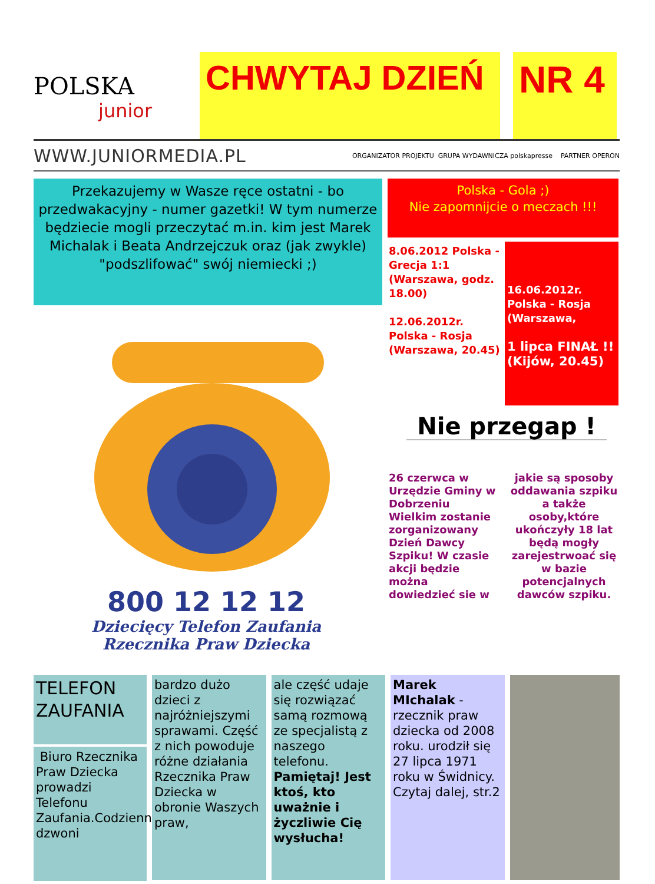POLSKA
junior
CHWYTAJ DZIEŃ NR 4
WWW.JUNIORMEDIA.PL ORGANIZATOR PROJEKTU GRUPA WYDAWNICZA polskapresse PARTNER OPERON
Przekazujemy w Wasze ręce ostatni - bo przedwakacyjny - numer gazetki! W tym numerze będziecie mogli przeczytać m.in. kim jest Marek Michalak i Beata Andrzejczuk oraz (jak zwykle) "podszlifować" swój niemiecki ;)
Polska - Gola ;)
Nie zapomnijcie o meczach !!!
8.06.2012 Polska - Grecja 1:1 (Warszawa, godz. 18.00)
12.06.2012r. Polska - Rosja (Warszawa, 20.45)
16.06.2012r. Polska - Rosja (Warszawa,
1 lipca FINAŁ !!(Kijów, 20.45)
Nie przegap !
26 czerwca w Urzędzie Gminy w Dobrzeniu Wielkim zostanie zorganizowany Dzień Dawcy Szpiku! W czasie akcji będzie można dowiedzieć sie w
jakie są sposoby oddawania szpiku a także osoby,które ukończyły 18 lat będą mogły zarejestrwoać się w bazie potencjalnych dawców szpiku.
800 12 12 12
Dziecięcy Telefon Zaufania
Rzecznika Praw Dziecka
TELEFON ZAUFANIA
Biuro Rzecznika Praw Dziecka prowadzi Telefonu Zaufania.Codziennie dzwoni
bardzo dużo dzieci z najróżniejszymi sprawami. Część z nich powoduje różne działania Rzecznika Praw Dziecka w obronie Waszych praw,
ale część udaje się rozwiązać samą rozmową ze specjalistą z naszego telefonu. Pamiętaj! Jest ktoś, kto uważnie i życzliwie Cię wysłucha!
Marek MIchalak - rzecznik praw dziecka od 2008 roku. urodził się 27 lipca 1971 roku w Świdnicy. Czytaj dalej, str.2